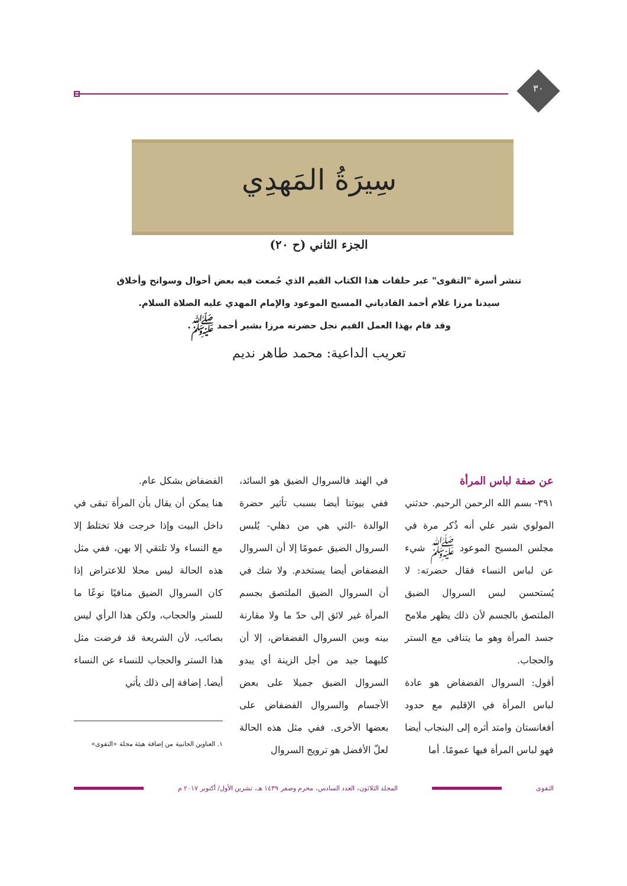٣٠
سِيرَةُ المَهدِي
الجزء الثاني (ح ٢٠)
تنشر أسرة "التقوى" عبر حلقات هذا الكتاب القيم الذي جُمعت فيه بعض أحوال وسوانح وأخلاق
سيدنا مرزا غلام أحمد القادياني المسيح الموعود والإمام المهدي عليه الصلاة السلام.
وقد قام بهذا العمل القيم نجل حضرته مرزا بشير أحمد ﷺ.
تعريب الداعية: محمد طاهر نديم
عن صفة لباس المرأة
٣٩١- بسم الله الرحمن الرحيم. حدثني المولوي شير علي أنه ذُكر مرة في مجلس المسيح الموعود ﷺ شيء عن لباس النساء فقال حضرته: لا يُستحسن لبس السروال الضيق الملتصق بالجسم لأن ذلك يظهر ملامح جسد المرأة وهو ما يتنافى مع الستر والحجاب.
أقول: السروال الفضفاض هو عادة لباس المرأة في الإقليم مع حدود أفغانستان وامتد أثره إلى البنجاب أيضا فهو لباس المرأة فيها عمومًا. أما
في الهند فالسروال الضيق هو السائد، ففي بيوتنا أيضا بسبب تأثير حضرة الوالدة -التي هي من دهلي- يُلبس السروال الضيق عمومًا إلا أن السروال الفضفاض أيضا يستخدم. ولا شك في أن السروال الضيق الملتصق بجسم المرأة غير لائق إلى حدّ ما ولا مقارنة بينه وبين السروال الفضفاض، إلا أن كليهما جيد من أجل الزينة أي يبدو السروال الضيق جميلا على بعض الأجسام والسروال الفضفاض على بعضها الأخرى. ففي مثل هذه الحالة لعلّ الأفضل هو ترويج السروال
الفضفاض بشكل عام.
هنا يمكن أن يقال بأن المرأة تبقى في داخل البيت وإذا خرجت فلا تختلط إلا مع النساء ولا تلتقي إلا بهن، ففي مثل هذه الحالة ليس محلا للاعتراض إذا كان السروال الضيق منافيًا نوعًا ما للستر والحجاب، ولكن هذا الرأي ليس بصائب، لأن الشريعة قد فرضت مثل هذا الستر والحجاب للنساء عن النساء أيضا. إضافة إلى ذلك يأتي
١. العناوين الجانبية من إضافة هيئة مجلة «التقوى»
التقوى المجلد الثلاثون، العدد السادس، محرم وصفر ١٤٣٩ هـ، تشرين الأول/ أكتوبر ٢٠١٧ م